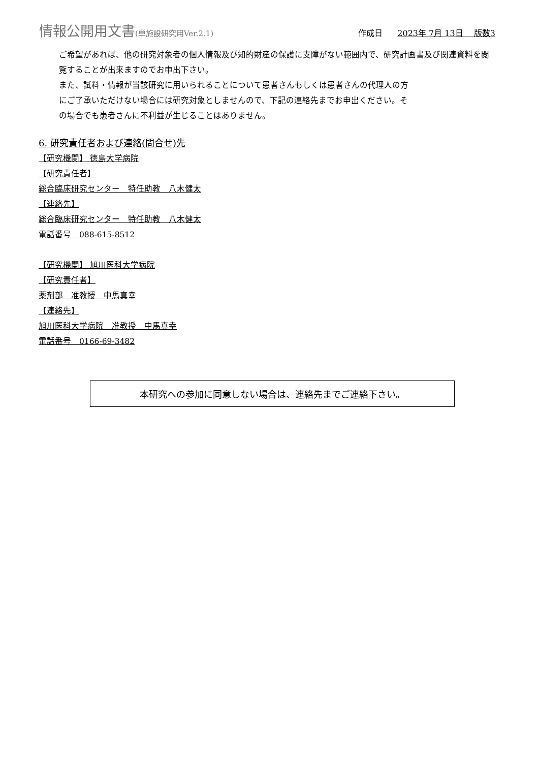情報公開用文書(単施設研究用Ver.2.1)
作成日 2023年 7月 13日　 版数3
ご希望があれば、他の研究対象者の個人情報及び知的財産の保護に支障がない範囲内で、研究計画書及び関連資料を閲覧することが出来ますのでお申出下さい。
また、試料・情報が当該研究に用いられることについて患者さんもしくは患者さんの代理人の方
にご了承いただけない場合には研究対象としませんので、下記の連絡先までお申出ください。そ
の場合でも患者さんに不利益が生じることはありません。
6. 研究責任者および連絡(問合せ)先
【研究機関】 徳島大学病院
【研究責任者】
総合臨床研究センター　特任助教　八木健太
【連絡先】
総合臨床研究センター　特任助教　八木健太
電話番号　088-615-8512
【研究機関】 旭川医科大学病院
【研究責任者】
薬剤部　准教授　中馬真幸
【連絡先】
旭川医科大学病院　准教授　中馬真幸
電話番号　0166-69-3482
本研究への参加に同意しない場合は、連絡先までご連絡下さい。